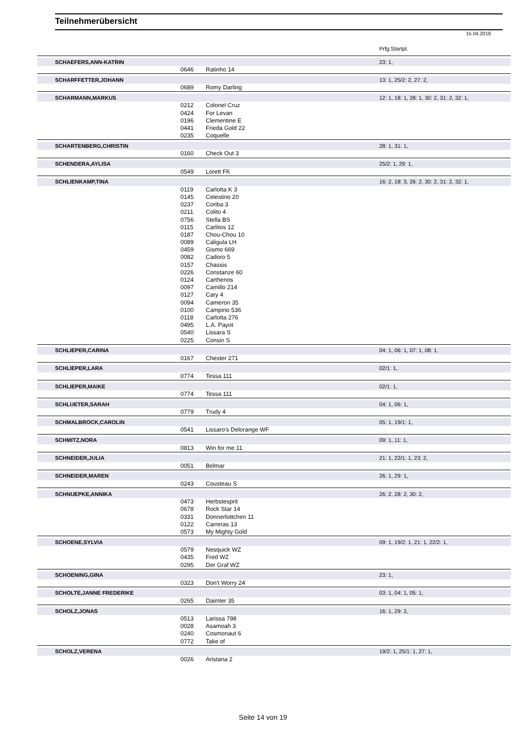Teilnehmerübersicht
15.04.2018
Prfg:Startpl.
| | SCHAEFERS,ANN-KATRIN | | | | 23: 1, |
| | | 0646 | Ratinho 14 | | |
| | SCHARFFETTER,JOHANN | | | | 13: 1, 25/2: 2, 27: 2, |
| | | 0689 | Romy Darling | | |
| | SCHARMANN,MARKUS | | | | 12: 1, 18: 1, 28: 1, 30: 2, 31: 2, 32: 1, |
| | | 0212 | Colonel Cruz | | |
| | | 0424 | For Levan | | |
| | | 0196 | Clementine E | | |
| | | 0441 | Frieda Gold 22 | | |
| | | 0235 | Coquelle | | |
| | SCHARTENBERG,CHRISTIN | | | | 28: 1, 31: 1, |
| | | 0160 | Check Out 3 | | |
| | SCHENDERA,AYLISA | | | | 25/2: 1, 29: 1, |
| | | 0549 | Lorett FK | | |
| | SCHLIENKAMP,TINA | | | | 16: 2, 18: 3, 26: 2, 30: 2, 31: 2, 32: 1, |
| | | 0119 | Carlotta K 3 | | |
| | | 0145 | Celestino 20 | | |
| | | 0237 | Coriba 3 | | |
| | | 0211 | Colito 4 | | |
| | | 0756 | Stella BS | | |
| | | 0115 | Carlitos 12 | | |
| | | 0187 | Chou-Chou 10 | | |
| | | 0089 | Caligula LH | | |
| | | 0459 | Gismo 669 | | |
| | | 0082 | Cadoro 5 | | |
| | | 0157 | Chassis | | |
| | | 0226 | Constanze 60 | | |
| | | 0124 | Carthenos | | |
| | | 0097 | Camillo 214 | | |
| | | 0127 | Cary 4 | | |
| | | 0094 | Cameron 35 | | |
| | | 0100 | Campino 536 | | |
| | | 0118 | Carlotta 276 | | |
| | | 0495 | L.A. Payot | | |
| | | 0540 | Lissara S | | |
| | | 0225 | Consin S | | |
| | SCHLIEPER,CARINA | | | | 04: 1, 06: 1, 07: 1, 08: 1, |
| | | 0167 | Chester 271 | | |
| | SCHLIEPER,LARA | | | | 02/1: 1, |
| | | 0774 | Tessa 111 | | |
| | SCHLIEPER,MAIKE | | | | 02/1: 1, |
| | | 0774 | Tessa 111 | | |
| | SCHLUETER,SARAH | | | | 04: 1, 06: 1, |
| | | 0779 | Trudy 4 | | |
| | SCHMALBROCK,CAROLIN | | | | 05: 1, 19/1: 1, |
| | | 0541 | Lissaro's Delorange WF | | |
| | SCHMITZ,NORA | | | | 09: 1, 11: 1, |
| | | 0813 | Win for me 11 | | |
| | SCHNEIDER,JULIA | | | | 21: 1, 22/1: 1, 23: 2, |
| | | 0051 | Belmar | | |
| | SCHNEIDER,MAREN | | | | 26: 1, 29: 1, |
| | | 0243 | Cousteau S | | |
| | SCHNUEPKE,ANNIKA | | | | 26: 2, 28: 2, 30: 2, |
| | | 0473 | Herbstesprit | | |
| | | 0678 | Rock Star 14 | | |
| | | 0331 | Donnerlottchen 11 | | |
| | | 0122 | Carreras 13 | | |
| | | 0573 | My Mighty Gold | | |
| | SCHOENE,SYLVIA | | | | 09: 1, 19/2: 1, 21: 1, 22/2: 1, |
| | | 0579 | Nesquick WZ | | |
| | | 0435 | Fred WZ | | |
| | | 0295 | Der Graf WZ | | |
| | SCHOENING,GINA | | | | 23: 1, |
| | | 0323 | Don't Worry 24 | | |
| | SCHOLTE,JANNE FREDERIKE | | | | 03: 1, 04: 1, 05: 1, |
| | | 0265 | Daimler 35 | | |
| | SCHOLZ,JONAS | | | | 16: 1, 29: 2, |
| | | 0513 | Larissa 798 | | |
| | | 0028 | Asamoah 3 | | |
| | | 0240 | Cosmonaut 6 | | |
| | | 0772 | Take of | | |
| | SCHOLZ,VERENA | | | | 19/2: 1, 25/1: 1, 27: 1, |
| | | 0026 | Aristana 2 | | |
Seite 14 von 19